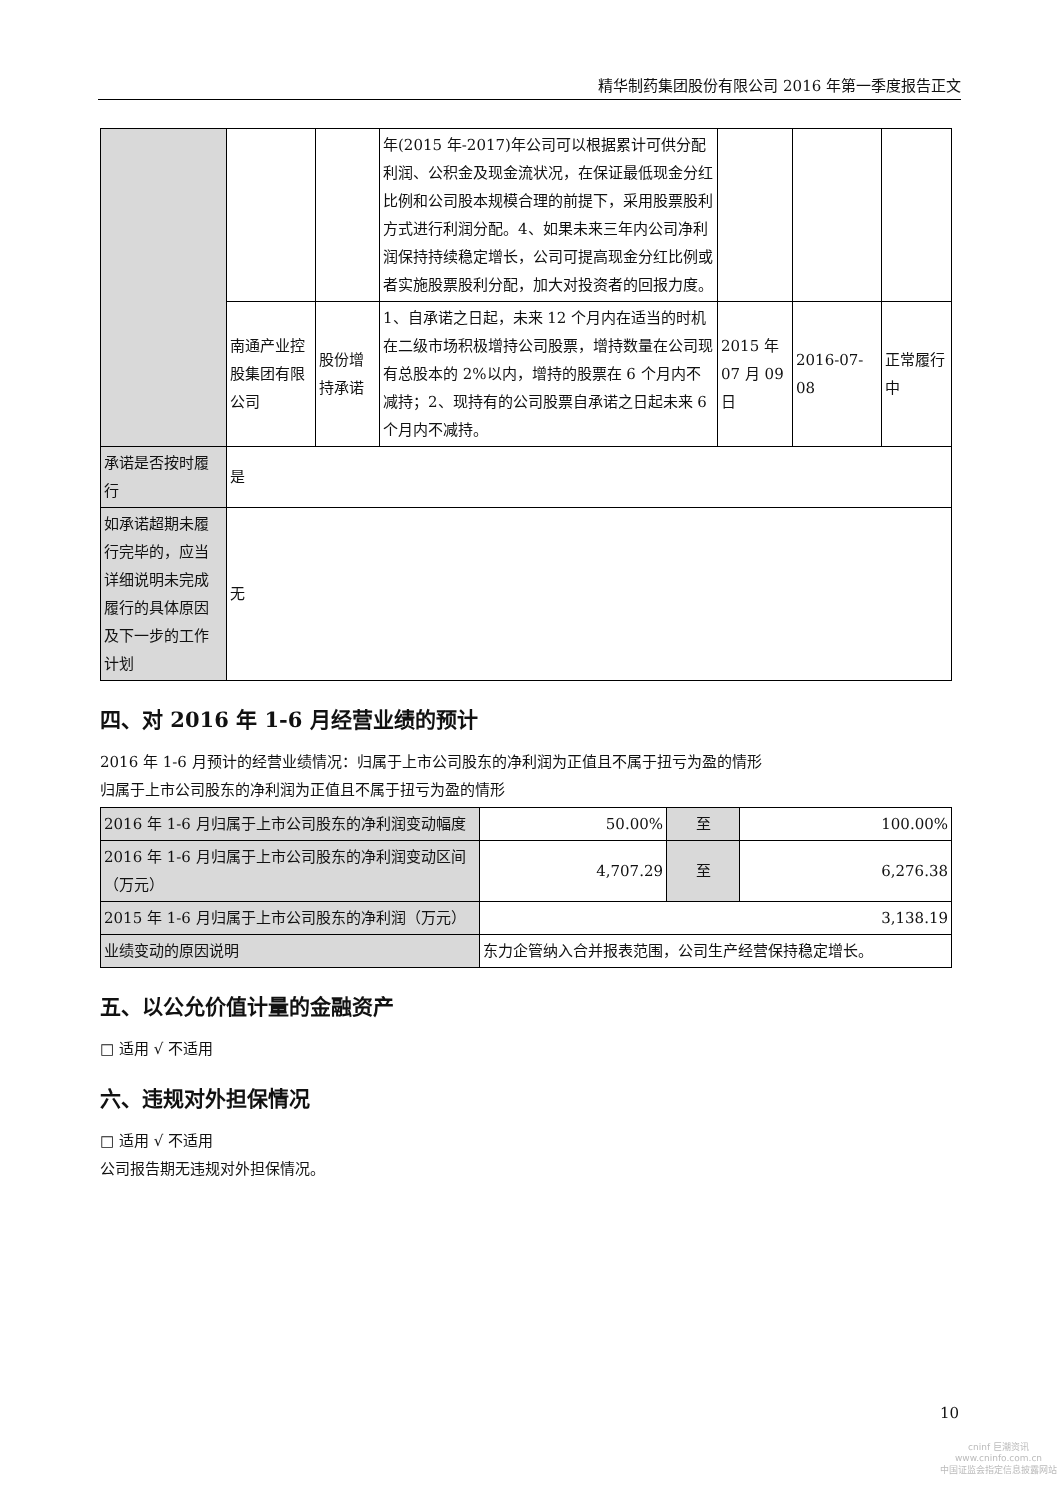精华制药集团股份有限公司 2016 年第一季度报告正文
| | | | 年(2015 年-2017)年公司可以根据累计可供分配利润、公积金及现金流状况，在保证最低现金分红比例和公司股本规模合理的前提下，采用股票股利方式进行利润分配。4、如果未来三年内公司净利润保持持续稳定增长，公司可提高现金分红比例或者实施股票股利分配，加大对投资者的回报力度。 | | | |
| | 南通产业控股集团有限公司 | 股份增持承诺 | 1、自承诺之日起，未来 12 个月内在适当的时机在二级市场积极增持公司股票，增持数量在公司现有总股本的 2%以内，增持的股票在 6 个月内不减持；2、现持有的公司股票自承诺之日起未来 6 个月内不减持。 | 2015 年 07 月 09 日 | 2016-07-08 | 正常履行中 |
| 承诺是否按时履行 | 是 | | | | | |
| 如承诺超期未履行完毕的，应当详细说明未完成履行的具体原因及下一步的工作计划 | 无 | | | | | |
四、对 2016 年 1-6 月经营业绩的预计
2016 年 1-6 月预计的经营业绩情况：归属于上市公司股东的净利润为正值且不属于扭亏为盈的情形
归属于上市公司股东的净利润为正值且不属于扭亏为盈的情形
| 2016 年 1-6 月归属于上市公司股东的净利润变动幅度 | 50.00% | 至 | 100.00% |
| 2016 年 1-6 月归属于上市公司股东的净利润变动区间（万元） | 4,707.29 | 至 | 6,276.38 |
| 2015 年 1-6 月归属于上市公司股东的净利润（万元） | 3,138.19 | | |
| 业绩变动的原因说明 | 东力企管纳入合并报表范围，公司生产经营保持稳定增长。 | | |
五、以公允价值计量的金融资产
□ 适用 √ 不适用
六、违规对外担保情况
□ 适用 √ 不适用
公司报告期无违规对外担保情况。
10
cninf 巨潮资讯
www.cninfo.com.cn
中国证监会指定信息披露网站